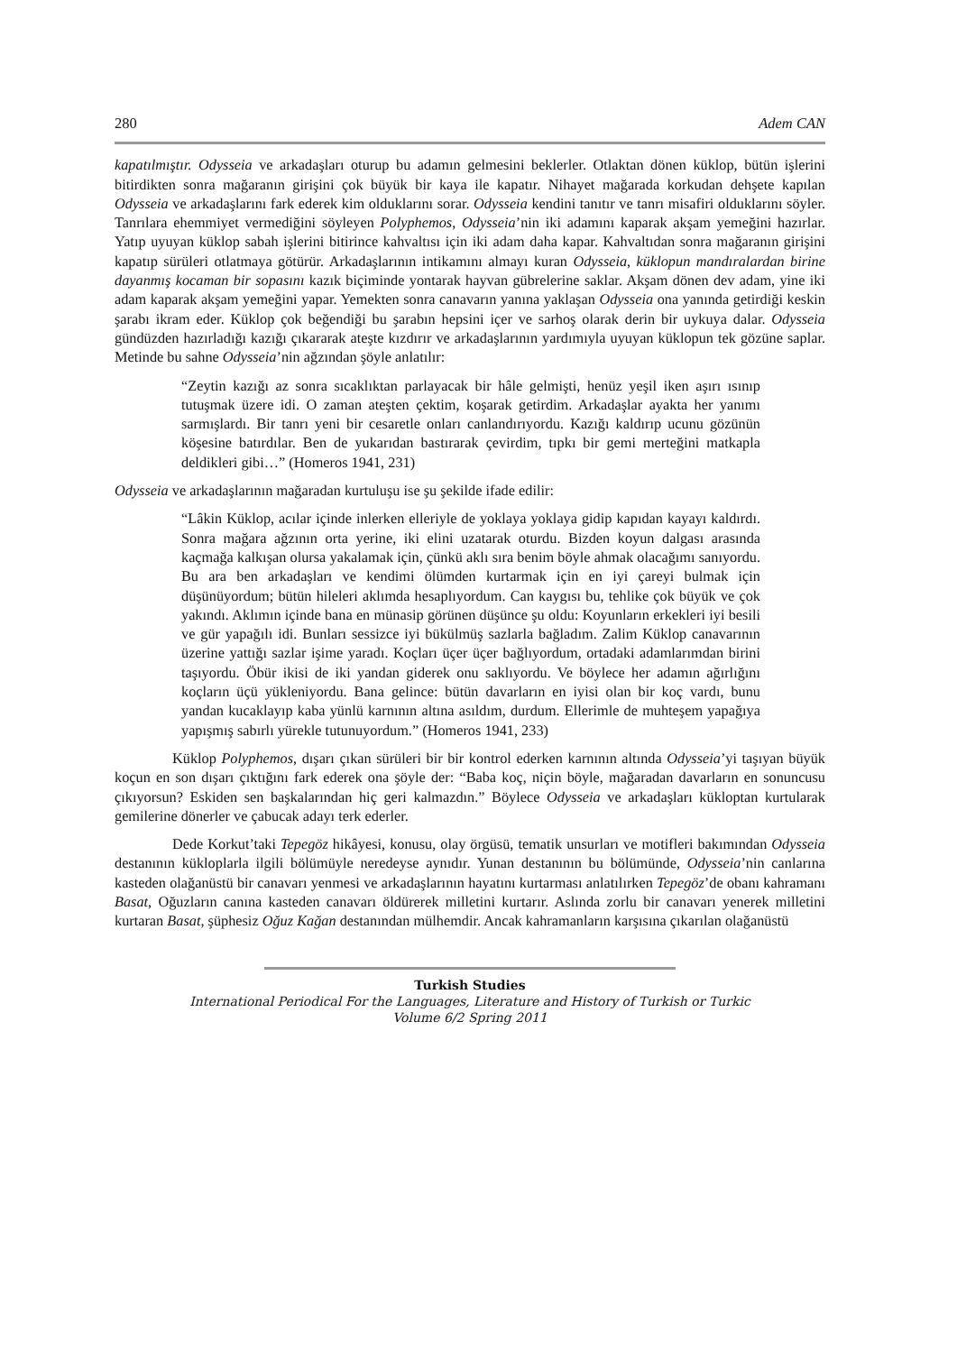280 Adem CAN
kapatılmıştır. Odysseia ve arkadaşları oturup bu adamın gelmesini beklerler. Otlaktan dönen küklop, bütün işlerini bitirdikten sonra mağaranın girişini çok büyük bir kaya ile kapatır. Nihayet mağarada korkudan dehşete kapılan Odysseia ve arkadaşlarını fark ederek kim olduklarını sorar. Odysseia kendini tanıtır ve tanrı misafiri olduklarını söyler. Tanrılara ehemmiyet vermediğini söyleyen Polyphemos, Odysseia’nin iki adamını kaparak akşam yemeğini hazırlar. Yatıp uyuyan küklop sabah işlerini bitirince kahvaltısı için iki adam daha kapar. Kahvaltıdan sonra mağaranın girişini kapatıp sürüleri otlatmaya götürür. Arkadaşlarının intikamını almayı kuran Odysseia, küklopun mandıralardan birine dayanmış kocaman bir sopasını kazık biçiminde yontarak hayvan gübrelerine saklar. Akşam dönen dev adam, yine iki adam kaparak akşam yemeğini yapar. Yemekten sonra canavarın yanına yaklaşan Odysseia ona yanında getirdiği keskin şarabı ikram eder. Küklop çok beğendiği bu şarabın hepsini içer ve sarhoş olarak derin bir uykuya dalar. Odysseia gündüzden hazırladığı kazığı çıkararak ateşte kızdırır ve arkadaşlarının yardımıyla uyuyan küklopun tek gözüne saplar. Metinde bu sahne Odysseia’nin ağzından şöyle anlatılır:
“Zeytin kazığı az sonra sıcaklıktan parlayacak bir hâle gelmişti, henüz yeşil iken aşırı ısınıp tutuşmak üzere idi. O zaman ateşten çektim, koşarak getirdim. Arkadaşlar ayakta her yanımı sarmışlardı. Bir tanrı yeni bir cesaretle onları canlandırıyordu. Kazığı kaldırıp ucunu gözünün köşesine batırdılar. Ben de yukarıdan bastırarak çevirdim, tıpkı bir gemi merteğini matkapla deldikleri gibi…” (Homeros 1941, 231)
Odysseia ve arkadaşlarının mağaradan kurtuluşu ise şu şekilde ifade edilir:
“Lâkin Küklop, acılar içinde inlerken elleriyle de yoklaya yoklaya gidip kapıdan kayayı kaldırdı. Sonra mağara ağzının orta yerine, iki elini uzatarak oturdu. Bizden koyun dalgası arasında kaçmağa kalkışan olursa yakalamak için, çünkü aklı sıra benim böyle ahmak olacağımı sanıyordu. Bu ara ben arkadaşları ve kendimi ölümden kurtarmak için en iyi çareyi bulmak için düşünüyordum; bütün hileleri aklımda hesaplıyordum. Can kaygısı bu, tehlike çok büyük ve çok yakındı. Aklımın içinde bana en münasip görünen düşünce şu oldu: Koyunların erkekleri iyi besili ve gür yapağılı idi. Bunları sessizce iyi bükülmüş sazlarla bağladım. Zalim Küklop canavarının üzerine yattığı sazlar işime yaradı. Koçları üçer üçer bağlıyordum, ortadaki adamlarımdan birini taşıyordu. Öbür ikisi de iki yandan giderek onu saklıyordu. Ve böylece her adamın ağırlığını koçların üçü yükleniyordu. Bana gelince: bütün davarların en iyisi olan bir koç vardı, bunu yandan kucaklayıp kaba yünlü karnının altına asıldım, durdum. Ellerimle de muhteşem yapağıya yapışmış sabırlı yürekle tutunuyordum.” (Homeros 1941, 233)
Küklop Polyphemos, dışarı çıkan sürüleri bir bir kontrol ederken karnının altında Odysseia’yi taşıyan büyük koçun en son dışarı çıktığını fark ederek ona şöyle der: “Baba koç, niçin böyle, mağaradan davarların en sonuncusu çıkıyorsun? Eskiden sen başkalarından hiç geri kalmazdın.” Böylece Odysseia ve arkadaşları küklоptan kurtularak gemilerine dönerler ve çabucak adayı terk ederler.
Dede Korkut’taki Tepegöz hikâyesi, konusu, olay örgüsü, tematik unsurları ve motifleri bakımından Odysseia destanının küklоplarla ilgili bölümüyle neredeyse aynıdır. Yunan destanının bu bölümünde, Odysseia’nin canlarına kasteden olağanüstü bir canavarı yenmesi ve arkadaşlarının hayatını kurtarması anlatılırken Tepegöz’de obanı kahramanı Basat, Oğuzların canına kasteden canavarı öldürerek milletini kurtarır. Aslında zorlu bir canavarı yenerek milletini kurtaran Basat, şüphesiz Oğuz Kağan destanından mülhemdir. Ancak kahramanların karşısına çıkarılan olağanüstü
Turkish Studies
International Periodical For the Languages, Literature and History of Turkish or Turkic
Volume 6/2 Spring 2011